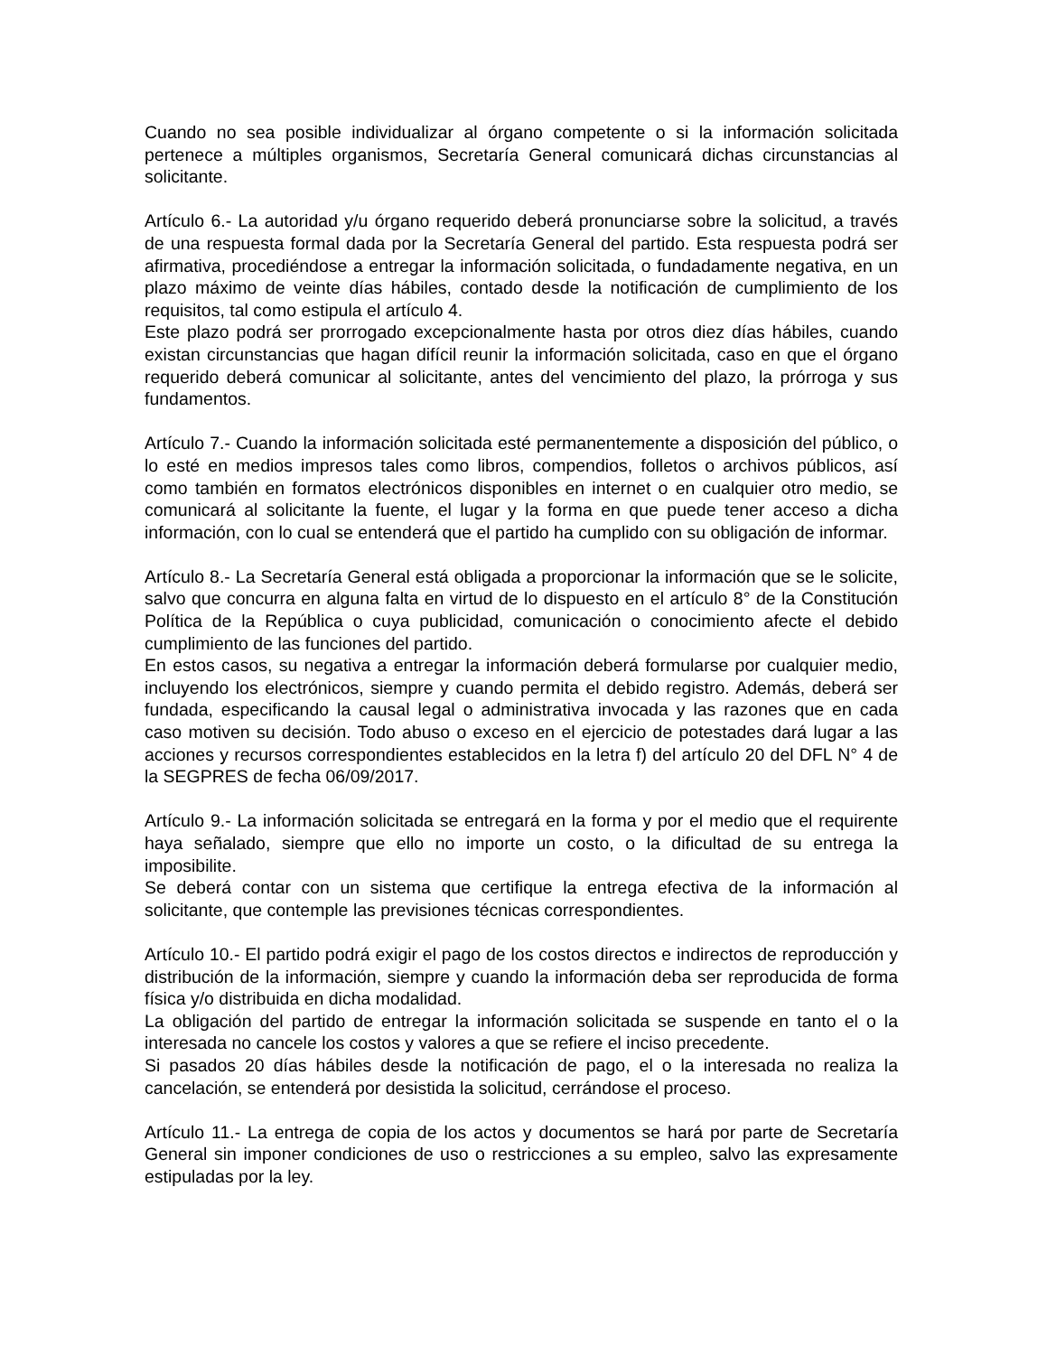Cuando no sea posible individualizar al órgano competente o si la información solicitada pertenece a múltiples organismos, Secretaría General comunicará dichas circunstancias al solicitante.
Artículo 6.- La autoridad y/u órgano requerido deberá pronunciarse sobre la solicitud, a través de una respuesta formal dada por la Secretaría General del partido. Esta respuesta podrá ser afirmativa, procediéndose a entregar la información solicitada, o fundadamente negativa, en un plazo máximo de veinte días hábiles, contado desde la notificación de cumplimiento de los requisitos, tal como estipula el artículo 4.
Este plazo podrá ser prorrogado excepcionalmente hasta por otros diez días hábiles, cuando existan circunstancias que hagan difícil reunir la información solicitada, caso en que el órgano requerido deberá comunicar al solicitante, antes del vencimiento del plazo, la prórroga y sus fundamentos.
Artículo 7.- Cuando la información solicitada esté permanentemente a disposición del público, o lo esté en medios impresos tales como libros, compendios, folletos o archivos públicos, así como también en formatos electrónicos disponibles en internet o en cualquier otro medio, se comunicará al solicitante la fuente, el lugar y la forma en que puede tener acceso a dicha información, con lo cual se entenderá que el partido ha cumplido con su obligación de informar.
Artículo 8.- La Secretaría General está obligada a proporcionar la información que se le solicite, salvo que concurra en alguna falta en virtud de lo dispuesto en el artículo 8° de la Constitución Política de la República o cuya publicidad, comunicación o conocimiento afecte el debido cumplimiento de las funciones del partido.
En estos casos, su negativa a entregar la información deberá formularse por cualquier medio, incluyendo los electrónicos, siempre y cuando permita el debido registro. Además, deberá ser fundada, especificando la causal legal o administrativa invocada y las razones que en cada caso motiven su decisión. Todo abuso o exceso en el ejercicio de potestades dará lugar a las acciones y recursos correspondientes establecidos en la letra f) del artículo 20 del DFL N° 4 de la SEGPRES de fecha 06/09/2017.
Artículo 9.- La información solicitada se entregará en la forma y por el medio que el requirente haya señalado, siempre que ello no importe un costo, o la dificultad de su entrega la imposibilite.
Se deberá contar con un sistema que certifique la entrega efectiva de la información al solicitante, que contemple las previsiones técnicas correspondientes.
Artículo 10.- El partido podrá exigir el pago de los costos directos e indirectos de reproducción y distribución de la información, siempre y cuando la información deba ser reproducida de forma física y/o distribuida en dicha modalidad.
La obligación del partido de entregar la información solicitada se suspende en tanto el o la interesada no cancele los costos y valores a que se refiere el inciso precedente.
Si pasados 20 días hábiles desde la notificación de pago, el o la interesada no realiza la cancelación, se entenderá por desistida la solicitud, cerrándose el proceso.
Artículo 11.- La entrega de copia de los actos y documentos se hará por parte de Secretaría General sin imponer condiciones de uso o restricciones a su empleo, salvo las expresamente estipuladas por la ley.